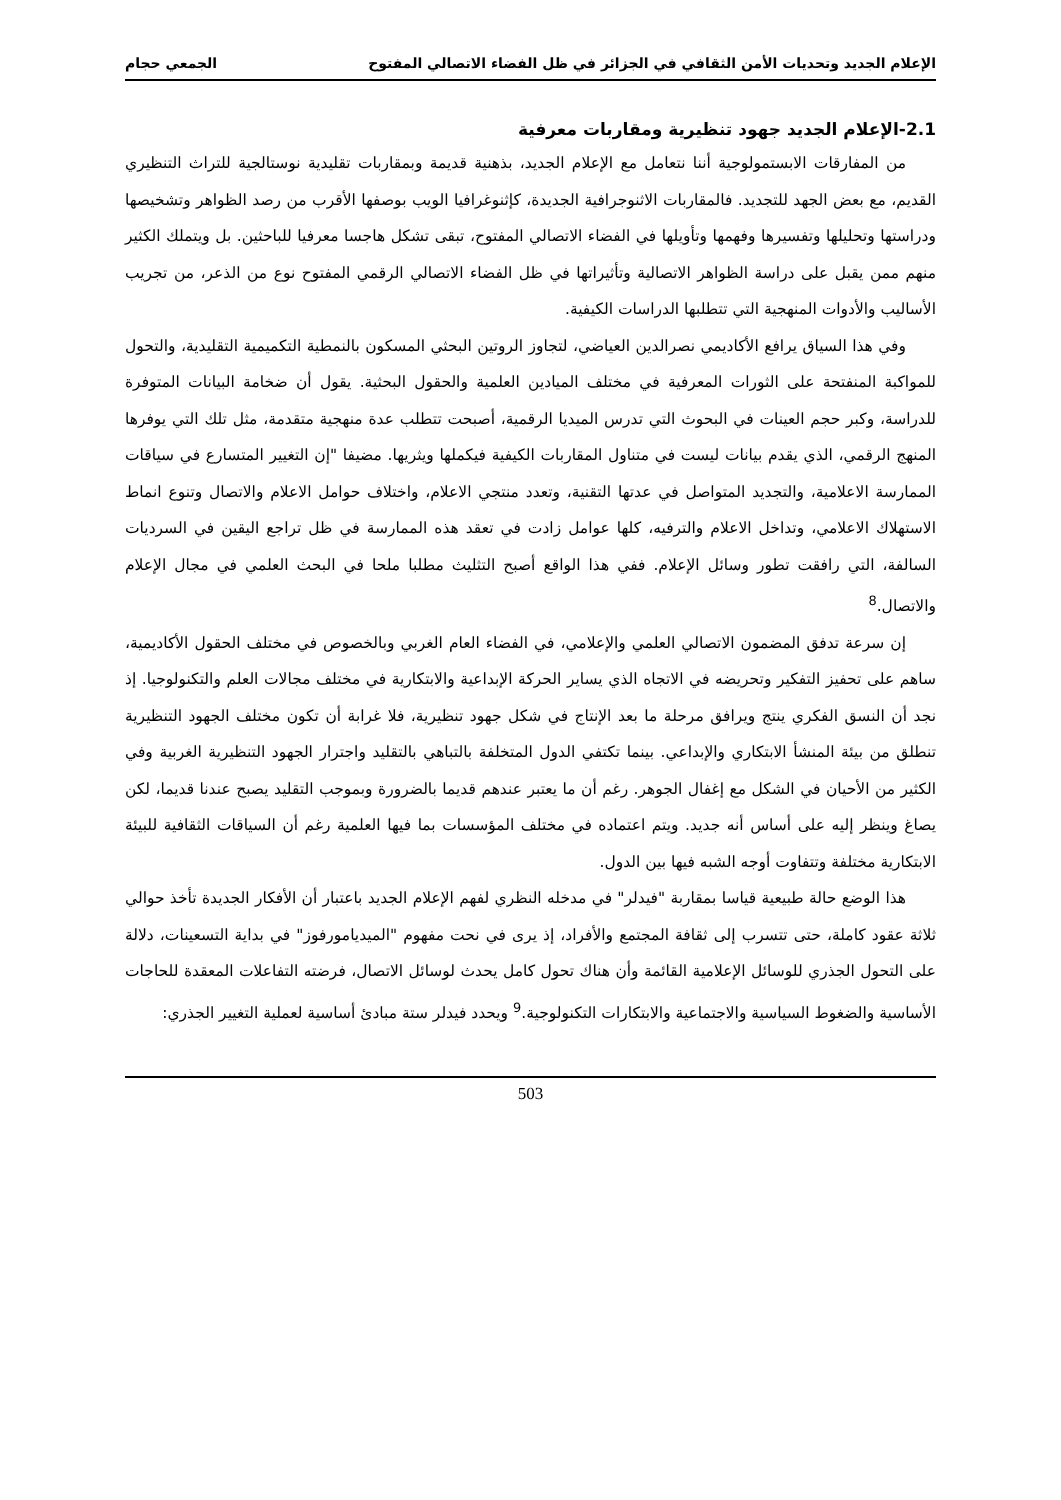الإعلام الجديد وتحديات الأمن الثقافي في الجزائر في ظل الفضاء الاتصالي المفتوح الجمعي حجام
2.1-الإعلام الجديد جهود تنظيرية ومقاربات معرفية
من المفارقات الابستمولوجية أننا نتعامل مع الإعلام الجديد، بذهنية قديمة وبمقاربات تقليدية نوستالجية للتراث التنظيري القديم، مع بعض الجهد للتجديد. فالمقاربات الاثنوجرافية الجديدة، كإثنوغرافيا الويب بوصفها الأقرب من رصد الظواهر وتشخيصها ودراستها وتحليلها وتفسيرها وفهمها وتأويلها في الفضاء الاتصالي المفتوح، تبقى تشكل هاجسا معرفيا للباحثين. بل ويتملك الكثير منهم ممن يقبل على دراسة الظواهر الاتصالية وتأثيراتها في ظل الفضاء الاتصالي الرقمي المفتوح نوع من الذعر، من تجريب الأساليب والأدوات المنهجية التي تتطلبها الدراسات الكيفية.
وفي هذا السياق يرافع الأكاديمي نصرالدين العياضي، لتجاوز الروتين البحثي المسكون بالنمطية التكميمية التقليدية، والتحول للمواكبة المنفتحة على الثورات المعرفية في مختلف الميادين العلمية والحقول البحثية. يقول أن ضخامة البيانات المتوفرة للدراسة، وكبر حجم العينات في البحوث التي تدرس الميديا الرقمية، أصبحت تتطلب عدة منهجية متقدمة، مثل تلك التي يوفرها المنهج الرقمي، الذي يقدم بيانات ليست في متناول المقاربات الكيفية فيكملها ويثريها. مضيفا "إن التغيير المتسارع في سياقات الممارسة الاعلامية، والتجديد المتواصل في عدتها التقنية، وتعدد منتجي الاعلام، واختلاف حوامل الاعلام والاتصال وتنوع انماط الاستهلاك الاعلامي، وتداخل الاعلام والترفيه، كلها عوامل زادت في تعقد هذه الممارسة في ظل تراجع اليقين في السرديات السالفة، التي رافقت تطور وسائل الإعلام. ففي هذا الواقع أصبح التثليث مطلبا ملحا في البحث العلمي في مجال الإعلام والاتصال.<sup>8</sup>
إن سرعة تدفق المضمون الاتصالي العلمي والإعلامي، في الفضاء العام الغربي وبالخصوص في مختلف الحقول الأكاديمية، ساهم على تحفيز التفكير وتحريضه في الاتجاه الذي يساير الحركة الإبداعية والابتكارية في مختلف مجالات العلم والتكنولوجيا. إذ نجد أن النسق الفكري ينتج ويرافق مرحلة ما بعد الإنتاج في شكل جهود تنظيرية، فلا غرابة أن تكون مختلف الجهود التنظيرية تنطلق من بيئة المنشأ الابتكاري والإبداعي. بينما تكتفي الدول المتخلفة بالتباهي بالتقليد واجترار الجهود التنظيرية الغربية وفي الكثير من الأحيان في الشكل مع إغفال الجوهر. رغم أن ما يعتبر عندهم قديما بالضرورة وبموجب التقليد يصبح عندنا قديما، لكن يصاغ وينظر إليه على أساس أنه جديد. ويتم اعتماده في مختلف المؤسسات بما فيها العلمية رغم أن السياقات الثقافية للبيئة الابتكارية مختلفة وتتفاوت أوجه الشبه فيها بين الدول.
هذا الوضع حالة طبيعية قياسا بمقاربة "فيدلر" في مدخله النظري لفهم الإعلام الجديد باعتبار أن الأفكار الجديدة تأخذ حوالي ثلاثة عقود كاملة، حتى تتسرب إلى ثقافة المجتمع والأفراد، إذ يرى في نحت مفهوم "الميديامورفوز" في بداية التسعينات، دلالة على التحول الجذري للوسائل الإعلامية القائمة وأن هناك تحول كامل يحدث لوسائل الاتصال، فرضته التفاعلات المعقدة للحاجات الأساسية والضغوط السياسية والاجتماعية والابتكارات التكنولوجية.<sup>9</sup> ويحدد فيدلر ستة مبادئ أساسية لعملية التغيير الجذري:
503